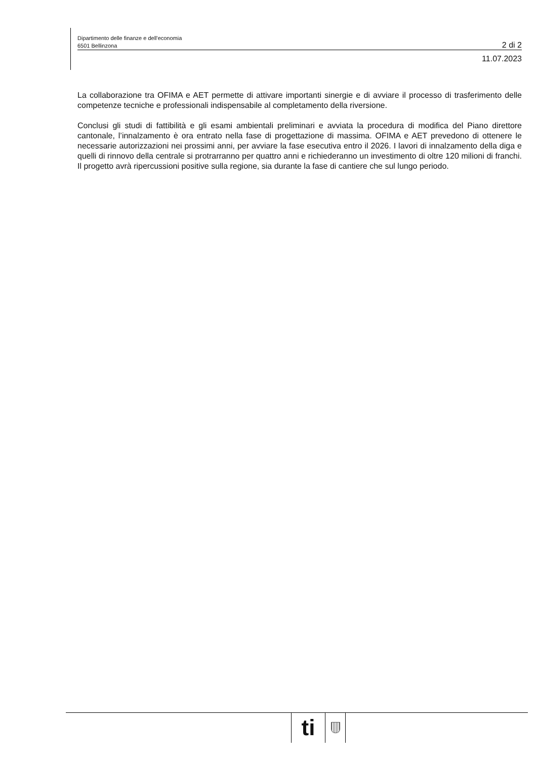Dipartimento delle finanze e dell'economia
6501 Bellinzona
2 di 2
11.07.2023
La collaborazione tra OFIMA e AET permette di attivare importanti sinergie e di avviare il processo di trasferimento delle competenze tecniche e professionali indispensabile al completamento della riversione.
Conclusi gli studi di fattibilità e gli esami ambientali preliminari e avviata la procedura di modifica del Piano direttore cantonale, l’innalzamento è ora entrato nella fase di progettazione di massima. OFIMA e AET prevedono di ottenere le necessarie autorizzazioni nei prossimi anni, per avviare la fase esecutiva entro il 2026. I lavori di innalzamento della diga e quelli di rinnovo della centrale si protrarranno per quattro anni e richiederanno un investimento di oltre 120 milioni di franchi. Il progetto avrà ripercussioni positive sulla regione, sia durante la fase di cantiere che sul lungo periodo.
ti